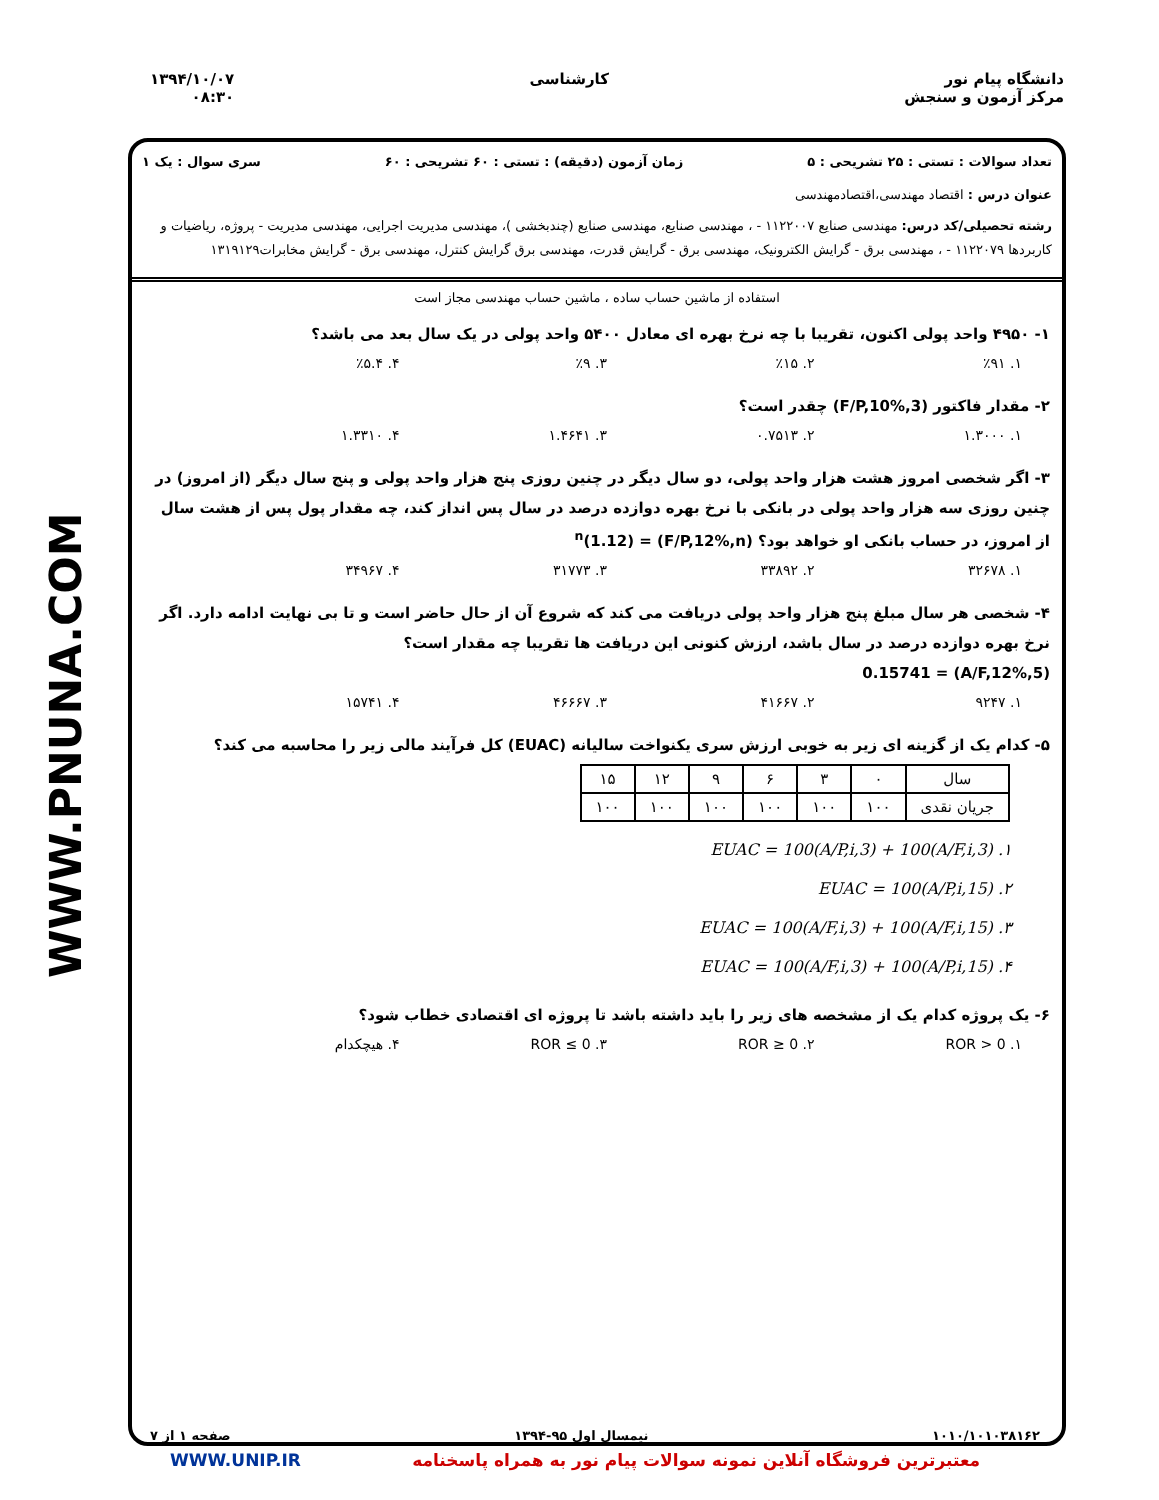WWW.PNUNA.COM
دانشگاه پیام نور
مرکز آزمون و سنجش
کارشناسی ۱۳۹۴/۱۰/۰۷
۰۸:۳۰
تعداد سوالات : تستی : ۲۵ تشریحی : ۵ زمان آزمون (دقیقه) : تستی : ۶۰ تشریحی : ۶۰ سری سوال : یک ۱
عنوان درس : اقتصاد مهندسی،اقتصادمهندسی
رشته تحصیلی/کد درس: مهندسی صنایع ۱۱۲۲۰۰۷ - ، مهندسی صنایع، مهندسی صنایع (چندبخشی )، مهندسی مدیریت اجرایی، مهندسی مدیریت - پروژه، ریاضیات و کاربردها ۱۱۲۲۰۷۹ - ، مهندسی برق - گرایش الکترونیک، مهندسی برق - گرایش قدرت، مهندسی برق گرایش کنترل، مهندسی برق - گرایش مخابرات۱۳۱۹۱۲۹
استفاده از ماشین حساب ساده ، ماشین حساب مهندسی مجاز است
۱- ۴۹۵۰ واحد پولی اکنون، تقریبا با چه نرخ بهره ای معادل ۵۴۰۰ واحد پولی در یک سال بعد می باشد؟
۱. ٪۹۱ ۲. ٪۱۵ ۳. ٪۹ ۴. ٪۵.۴
۲- مقدار فاکتور (F/P,10%,3) چقدر است؟
۱. ۱.۳۰۰۰ ۲. ۰.۷۵۱۳ ۳. ۱.۴۶۴۱ ۴. ۱.۳۳۱۰
۳- اگر شخصی امروز هشت هزار واحد پولی، دو سال دیگر در چنین روزی پنج هزار واحد پولی و پنج سال دیگر (از امروز) در چنین روزی سه هزار واحد پولی در بانکی با نرخ بهره دوازده درصد در سال پس انداز کند، چه مقدار پول پس از هشت سال از امروز، در حساب بانکی او خواهد بود؟ (F/P,12%,n) = (1.12)<sup>n</sup>
۱. ۳۲۶۷۸ ۲. ۳۳۸۹۲ ۳. ۳۱۷۷۳ ۴. ۳۴۹۶۷
۴- شخصی هر سال مبلغ پنج هزار واحد پولی دریافت می کند که شروع آن از حال حاضر است و تا بی نهایت ادامه دارد. اگر نرخ بهره دوازده درصد در سال باشد، ارزش کنونی این دریافت ها تقریبا چه مقدار است؟
(A/F,12%,5) = 0.15741
۱. ۹۲۴۷ ۲. ۴۱۶۶۷ ۳. ۴۶۶۶۷ ۴. ۱۵۷۴۱
۵- کدام یک از گزینه ای زیر به خوبی ارزش سری یکنواخت سالیانه (EUAC) کل فرآیند مالی زیر را محاسبه می کند؟
| سال | ۰ | ۳ | ۶ | ۹ | ۱۲ | ۱۵ |
| جریان نقدی | ۱۰۰ | ۱۰۰ | ۱۰۰ | ۱۰۰ | ۱۰۰ | ۱۰۰ |
۱. EUAC = 100(A/P,i,3) + 100(A/F,i,3)
۲. EUAC = 100(A/P,i,15)
۳. EUAC = 100(A/F,i,3) + 100(A/F,i,15)
۴. EUAC = 100(A/F,i,3) + 100(A/P,i,15)
۶- یک پروژه کدام یک از مشخصه های زیر را باید داشته باشد تا پروژه ای اقتصادی خطاب شود؟
۱. ROR > 0 ۲. ROR ≥ 0 ۳. ROR ≤ 0 ۴. هیچکدام
۱۰۱۰/۱۰۱۰۳۸۱۶۲ نیمسال اول ۹۵-۱۳۹۴ صفحه ۱ از ۷
معتبرترین فروشگاه آنلاین نمونه سوالات پیام نور به همراه پاسخنامه WWW.UNIP.IR